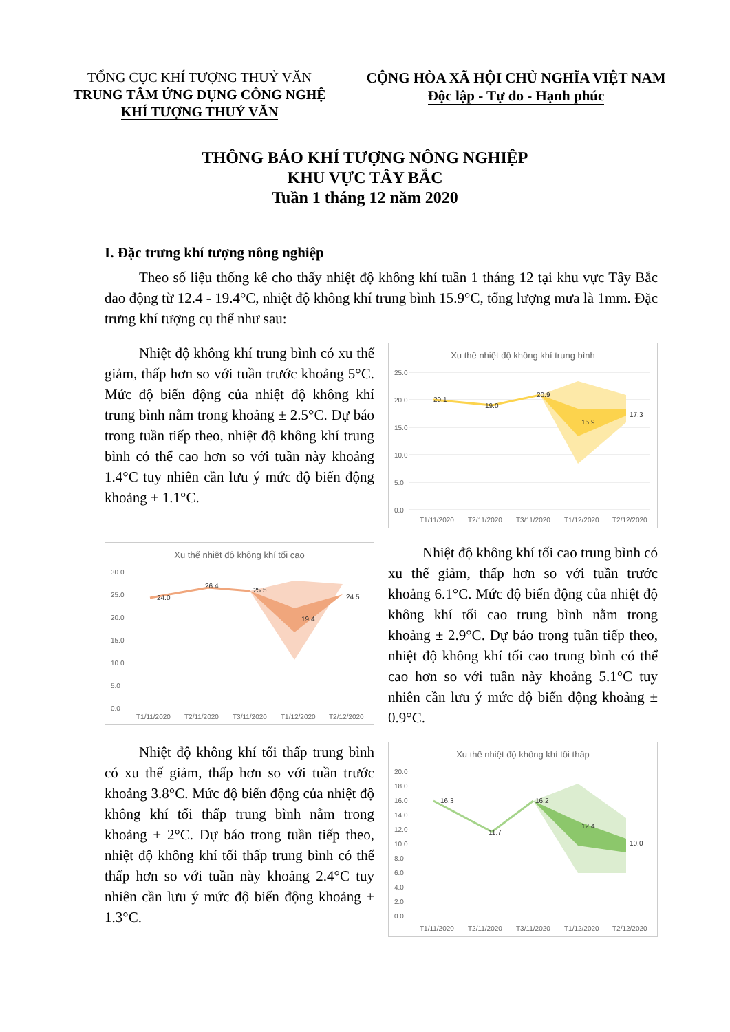TỔNG CỤC KHÍ TƯỢNG THUỶ VĂN
TRUNG TÂM ỨNG DỤNG CÔNG NGHỆ
KHÍ TƯỢNG THUỶ VĂN
CỘNG HÒA XÃ HỘI CHỦ NGHĨA VIỆT NAM
Độc lập - Tự do - Hạnh phúc
THÔNG BÁO KHÍ TƯỢNG NÔNG NGHIỆP
KHU VỰC TÂY BẮC
Tuần 1 tháng 12 năm 2020
I. Đặc trưng khí tượng nông nghiệp
Theo số liệu thống kê cho thấy nhiệt độ không khí tuần 1 tháng 12 tại khu vực Tây Bắc dao động từ 12.4 - 19.4°C, nhiệt độ không khí trung bình 15.9°C, tổng lượng mưa là 1mm. Đặc trưng khí tượng cụ thể như sau:
Nhiệt độ không khí trung bình có xu thế giảm, thấp hơn so với tuần trước khoảng 5°C. Mức độ biến động của nhiệt độ không khí trung bình nằm trong khoảng ± 2.5°C. Dự báo trong tuần tiếp theo, nhiệt độ không khí trung bình có thể cao hơn so với tuần này khoảng 1.4°C tuy nhiên cần lưu ý mức độ biến động khoảng ± 1.1°C.
Xu thế nhiệt độ không khí trung bình
25.0
20.0
15.0
10.0
5.0
0.0
20.1
19.0
20.9
15.9
17.3
T1/11/2020
T2/11/2020
T3/11/2020
T1/12/2020
T2/12/2020
Xu thế nhiệt độ không khí tối cao
30.0
25.0
20.0
15.0
10.0
5.0
0.0
24.0
26.4
25.5
19.4
24.5
T1/11/2020
T2/11/2020
T3/11/2020
T1/12/2020
T2/12/2020
Nhiệt độ không khí tối cao trung bình có xu thế giảm, thấp hơn so với tuần trước khoảng 6.1°C. Mức độ biến động của nhiệt độ không khí tối cao trung bình nằm trong khoảng ± 2.9°C. Dự báo trong tuần tiếp theo, nhiệt độ không khí tối cao trung bình có thể cao hơn so với tuần này khoảng 5.1°C tuy nhiên cần lưu ý mức độ biến động khoảng ± 0.9°C.
Nhiệt độ không khí tối thấp trung bình có xu thế giảm, thấp hơn so với tuần trước khoảng 3.8°C. Mức độ biến động của nhiệt độ không khí tối thấp trung bình nằm trong khoảng ± 2°C. Dự báo trong tuần tiếp theo, nhiệt độ không khí tối thấp trung bình có thể thấp hơn so với tuần này khoảng 2.4°C tuy nhiên cần lưu ý mức độ biến động khoảng ± 1.3°C.
Xu thế nhiệt độ không khí tối thấp
20.0
18.0
16.0
14.0
12.0
10.0
8.0
6.0
4.0
2.0
0.0
16.3
11.7
16.2
12.4
10.0
T1/11/2020
T2/11/2020
T3/11/2020
T1/12/2020
T2/12/2020